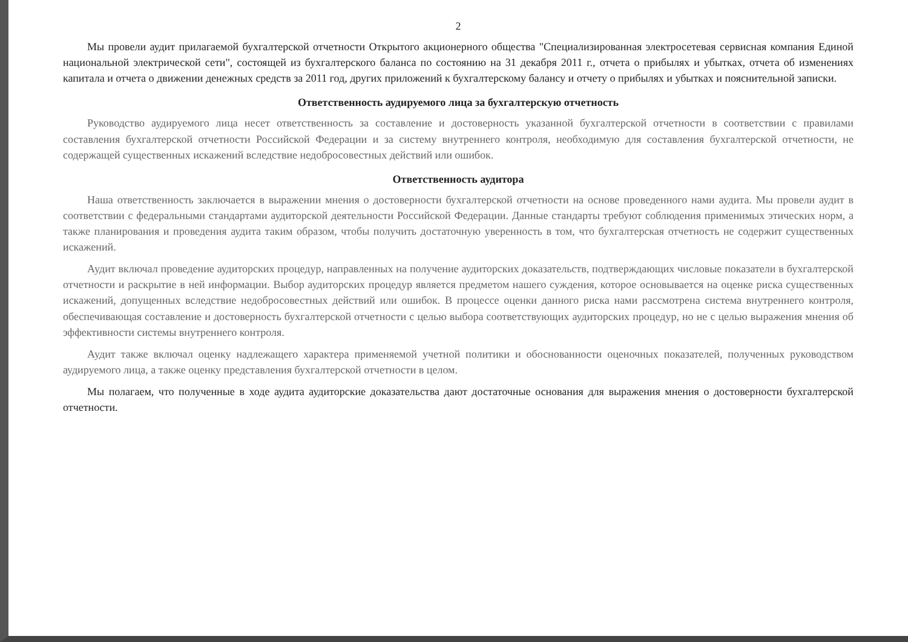2
Мы провели аудит прилагаемой бухгалтерской отчетности Открытого акционерного общества "Специализированная электросетевая сервисная компания Единой национальной электрической сети", состоящей из бухгалтерского баланса по состоянию на 31 декабря 2011 г., отчета о прибылях и убытках, отчета об изменениях капитала и отчета о движении денежных средств за 2011 год, других приложений к бухгалтерскому балансу и отчету о прибылях и убытках и пояснительной записки.
Ответственность аудируемого лица за бухгалтерскую отчетность
Руководство аудируемого лица несет ответственность за составление и достоверность указанной бухгалтерской отчетности в соответствии с правилами составления бухгалтерской отчетности Российской Федерации и за систему внутреннего контроля, необходимую для составления бухгалтерской отчетности, не содержащей существенных искажений вследствие недобросовестных действий или ошибок.
Ответственность аудитора
Наша ответственность заключается в выражении мнения о достоверности бухгалтерской отчетности на основе проведенного нами аудита. Мы провели аудит в соответствии с федеральными стандартами аудиторской деятельности Российской Федерации. Данные стандарты требуют соблюдения применимых этических норм, а также планирования и проведения аудита таким образом, чтобы получить достаточную уверенность в том, что бухгалтерская отчетность не содержит существенных искажений.
Аудит включал проведение аудиторских процедур, направленных на получение аудиторских доказательств, подтверждающих числовые показатели в бухгалтерской отчетности и раскрытие в ней информации. Выбор аудиторских процедур является предметом нашего суждения, которое основывается на оценке риска существенных искажений, допущенных вследствие недобросовестных действий или ошибок. В процессе оценки данного риска нами рассмотрена система внутреннего контроля, обеспечивающая составление и достоверность бухгалтерской отчетности с целью выбора соответствующих аудиторских процедур, но не с целью выражения мнения об эффективности системы внутреннего контроля.
Аудит также включал оценку надлежащего характера применяемой учетной политики и обоснованности оценочных показателей, полученных руководством аудируемого лица, а также оценку представления бухгалтерской отчетности в целом.
Мы полагаем, что полученные в ходе аудита аудиторские доказательства дают достаточные основания для выражения мнения о достоверности бухгалтерской отчетности.